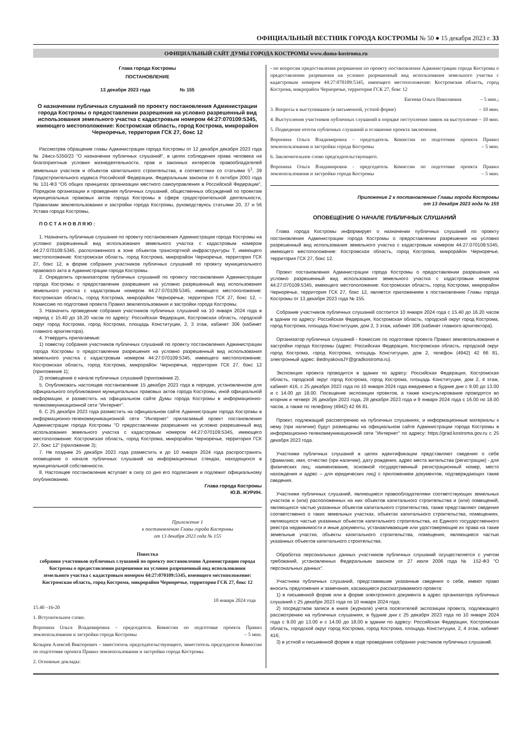ОФИЦИАЛЬНЫЙ ВЕСТНИК ГОРОДА КОСТРОМЫ № 50 ● 15 декабря 2023 г. 33
ОФИЦИАЛЬНЫЙ САЙТ ДУМЫ ГОРОДА КОСТРОМЫ www.duma-kostroma.ru
Глава города Костромы
ПОСТАНОВЛЕНИЕ
13 декабря 2023 года № 155
О назначении публичных слушаний по проекту постановления Администрации города Костромы о предоставлении разрешения на условно разрешенный вид использования земельного участка с кадастровым номером 44:27:070109:5345, имеющего местоположение: Костромская область, город Кострома, микрорайон Черноречье, территория ГСК 27, бокс 12
Рассмотрев обращение главы Администрации города Костромы от 12 декабря декабря 2023 года № 24исх-5350/23 "О назначении публичных слушаний", в целях соблюдения права человека на благоприятные условия жизнедеятельности, прав и законных интересов правообладателей земельных участков и объектов капитального строительства, в соответствии со статьями 5<sup>1</sup>, 39 Градостроительного кодекса Российской Федерации, Федеральным законом от 6 октября 2003 года № 131-ФЗ "Об общих принципах организации местного самоуправления в Российской Федерации", Порядком организации и проведения публичных слушаний, общественных обсуждений по проектам муниципальных правовых актов города Костромы в сфере градостроительной деятельности, Правилами землепользования и застройки города Костромы, руководствуясь статьями 20, 37 и 56 Устава города Костромы,
П О С Т А Н О В Л Я Ю :
1. Назначить публичные слушания по проекту постановления Администрации города Костромы на условно разрешенный вид использования земельного участка с кадастровым номером 44:27:070109:5345, расположенного в зоне объектов транспортной инфраструктуры Т, имеющего местоположение: Костромская область, город Кострома, микрорайон Черноречье, территория ГСК 27, бокс 12, в форме собрания участников публичных слушаний по проекту муниципального правового акта в Администрации города Костромы.
2. Определить организатором публичных слушаний по проекту постановления Администрации города Костромы о предоставлении разрешения на условно разрешенный вид использования земельного участка с кадастровым номером 44:27:070109:5345, имеющего местоположение: Костромская область, город Кострома, микрорайон Черноречье, территория ГСК 27, бокс 12, – Комиссию по подготовке проекта Правил землепользования и застройки города Костромы.
3. Назначить проведение собрания участников публичных слушаний на 10 января 2024 года в период с 15.40 до 16.20 часов по адресу: Российская Федерация, Костромская область, городской округ город Кострома, город Кострома, площадь Конституции, 2, 3 этаж, кабинет 306 (кабинет главного архитектора).
4. Утвердить прилагаемые:
1) повестку собрания участников публичных слушаний по проекту постановления Администрации города Костромы о предоставлении разрешения на условно разрешенный вид использования земельного участка с кадастровым номером 44:27:070109:5345, имеющего местоположение: Костромская область, город Кострома, микрорайон Черноречье, территория ГСК 27, бокс 12 (приложение 1);
2) оповещение о начале публичных слушаний (приложение 2).
5. Опубликовать настоящее постановление 15 декабря 2023 года в порядке, установленном для официального опубликования муниципальных правовых актов города Костромы, иной официальной информации, и разместить на официальном сайте Думы города Костромы в информационно-телекоммуникационной сети "Интернет".
6. С 25 декабря 2023 года разместить на официальном сайте Администрации города Костромы в информационно-телекоммуникационной сети "Интернет" прилагаемый проект постановления Администрации города Костромы "О предоставлении разрешения на условно разрешенный вид использования земельного участка с кадастровым номером 44:27:070109:5345, имеющего местоположение: Костромская область, город Кострома, микрорайон Черноречье, территория ГСК 27, бокс 12" (приложение 3);
7. Не позднее 25 декабря 2023 года разместить и до 10 января 2024 года распространять оповещение о начале публичных слушаний на информационных стендах, находящихся в муниципальной собственности.
8. Настоящее постановление вступает в силу со дня его подписания и подлежит официальному опубликованию.
Глава города Костромы
Ю.В. ЖУРИН.
Приложение 1
к постановлению Главы города Костромы
от 13 декабря 2023 года № 155
Повестка
собрания участников публичных слушаний по проекту постановления Администрации города Костромы о предоставлении разрешения на условно разрешенный вид использования земельного участка с кадастровым номером 44:27:070109:5345, имеющего местоположение: Костромская область, город Кострома, микрорайон Черноречье, территория ГСК 27, бокс 12
10 января 2024 года
15.40 –16-20
1. Вступительное слово.
Воронина Ольга Владимировна – председатель Комиссии по подготовке проекта Правил землепользования и застройки города Костромы – 5 мин.
Козырев Алексей Викторович – заместитель председательствующего, заместитель председателя Комиссии по подготовке проекта Правил землепользования и застройки города Костромы.
2. Основные доклады:
- по вопросам предоставления разрешения по проекту постановления Администрации города Костромы о предоставлении разрешения на условно разрешенный вид использования земельного участка с кадастровым номером 44:27:070109:5345, имеющего местоположение: Костромская область, город Кострома, микрорайон Черноречье, территория ГСК 27, бокс 12
Евсеева Ольга Николаевна – 5 мин.;
3. Вопросы к выступившим (в письменной, устной форме) – 10 мин.
4. Выступления участников публичных слушаний в порядке поступления заявок на выступление – 10 мин.
5. Подведение итогов публичных слушаний и оглашение проекта заключения.
Воронина Ольга Владимировна – председатель Комиссии по подготовке проекта Правил землепользования и застройки города Костромы – 5 мин.
6. Заключительное слово председательствующего.
Воронина Ольга Владимировна - председатель Комиссии по подготовке проекта Правил землепользования и застройки города Костромы – 5 мин.
Приложение 2 к постановлению Главы города Костромы
от 13 декабря 2023 года № 155
ОПОВЕЩЕНИЕ О НАЧАЛЕ ПУБЛИЧНЫХ СЛУШАНИЙ
Глава города Костромы информирует о назначении публичных слушаний по проекту постановления Администрации города Костромы о предоставлении разрешения на условно разрешенный вид использования земельного участка с кадастровым номером 44:27:070109:5345, имеющего местоположение: Костромская область, город Кострома, микрорайон Черноречье, территория ГСК 27, бокс 12.
Проект постановления Администрации города Костромы о предоставлении разрешения на условно разрешенный вид использования земельного участка с кадастровым номером 44:27:070109:5345, имеющего местоположение: Костромская область, город Кострома, микрорайон Черноречье, территория ГСК 27, бокс 12, является приложением к постановлению Главы города Костромы от 13 декабря 2023 года № 155.
Собрание участников публичных слушаний состоится 10 января 2024 года с 15.40 до 16.20 часов в здании по адресу: Российская Федерация, Костромская область, городской округ город Кострома, город Кострома, площадь Конституции, дом 2, 3 этаж, кабинет 306 (кабинет главного архитектора).
Организатор публичных слушаний - Комиссия по подготовке проекта Правил землепользования и застройки города Костромы (адрес: Российская Федерация, Костромская область, городской округ город Кострома, город Кострома, площадь Конституции, дом 2, телефон (4942) 42 66 81, электронный адрес: BednyakovaJY@gradkostroma.ru).
Экспозиция проекта проводится в здании по адресу: Российская Федерация, Костромская область, городской округ город Кострома, город Кострома, площадь Конституции, дом 2, 4 этаж, кабинет 416, с 25 декабря 2023 года по 10 января 2024 года ежедневно в будние дни с 9.00 до 13.00 и с 14.00 до 18.00. Посещение экспозиции проектов, а также консультирование проводятся во вторник и четверг 26 декабря 2023 года, 28 декабря 2023 года и 9 января 2024 года с 16.00 по 18.00 часов, а также по телефону (4942) 42 66 81.
Проект, подлежащий рассмотрению на публичных слушаниях, и информационные материалы к нему (при наличии) будут размещены на официальном сайте Администрации города Костромы в информационно-телекоммуникационной сети "Интернет" по адресу: https://grad.kostroma.gov.ru с 25 декабря 2023 года.
Участники публичных слушаний в целях идентификации представляют сведения о себе (фамилию, имя, отчество (при наличии), дату рождения, адрес места жительства (регистрации) - для физических лиц; наименование, основной государственный регистрационный номер, место нахождения и адрес – для юридических лиц) с приложением документов, подтверждающих такие сведения.
Участники публичных слушаний, являющиеся правообладателями соответствующих земельных участков и (или) расположенных на них объектов капитального строительства и (или) помещений, являющихся частью указанных объектов капитального строительства, также представляют сведения соответственно о таких земельных участках, объектах капитального строительства, помещениях, являющихся частью указанных объектов капитального строительства, из Единого государственного реестра недвижимости и иные документы, устанавливающие или удостоверяющие их права на такие земельные участки, объекты капитального строительства, помещения, являющиеся частью указанных объектов капитального строительства.
Обработка персональных данных участников публичных слушаний осуществляется с учетом требований, установленных Федеральным законом от 27 июля 2006 года № 152-ФЗ "О персональных данных".
Участники публичных слушаний, представившие указанные сведения о себе, имеют право вносить предложения и замечания, касающиеся рассматриваемого проекта:
1) в письменной форме или в форме электронного документа в адрес организатора публичных слушаний с 25 декабря 2023 года по 10 января 2024 года;
2) посредством записи в книге (журнале) учета посетителей экспозиции проекта, подлежащего рассмотрению на публичных слушаниях, в будние дни с 25 декабря 2023 года по 10 января 2024 года с 9.00 до 13.00 и с 14.00 до 18.00 в здании по адресу: Российская Федерация, Костромская область, городской округ город Кострома, город Кострома, площадь Конституции, 2, 4 этаж, кабинет 416;
3) в устной и письменной форме в ходе проведения собрания участников публичных слушаний.